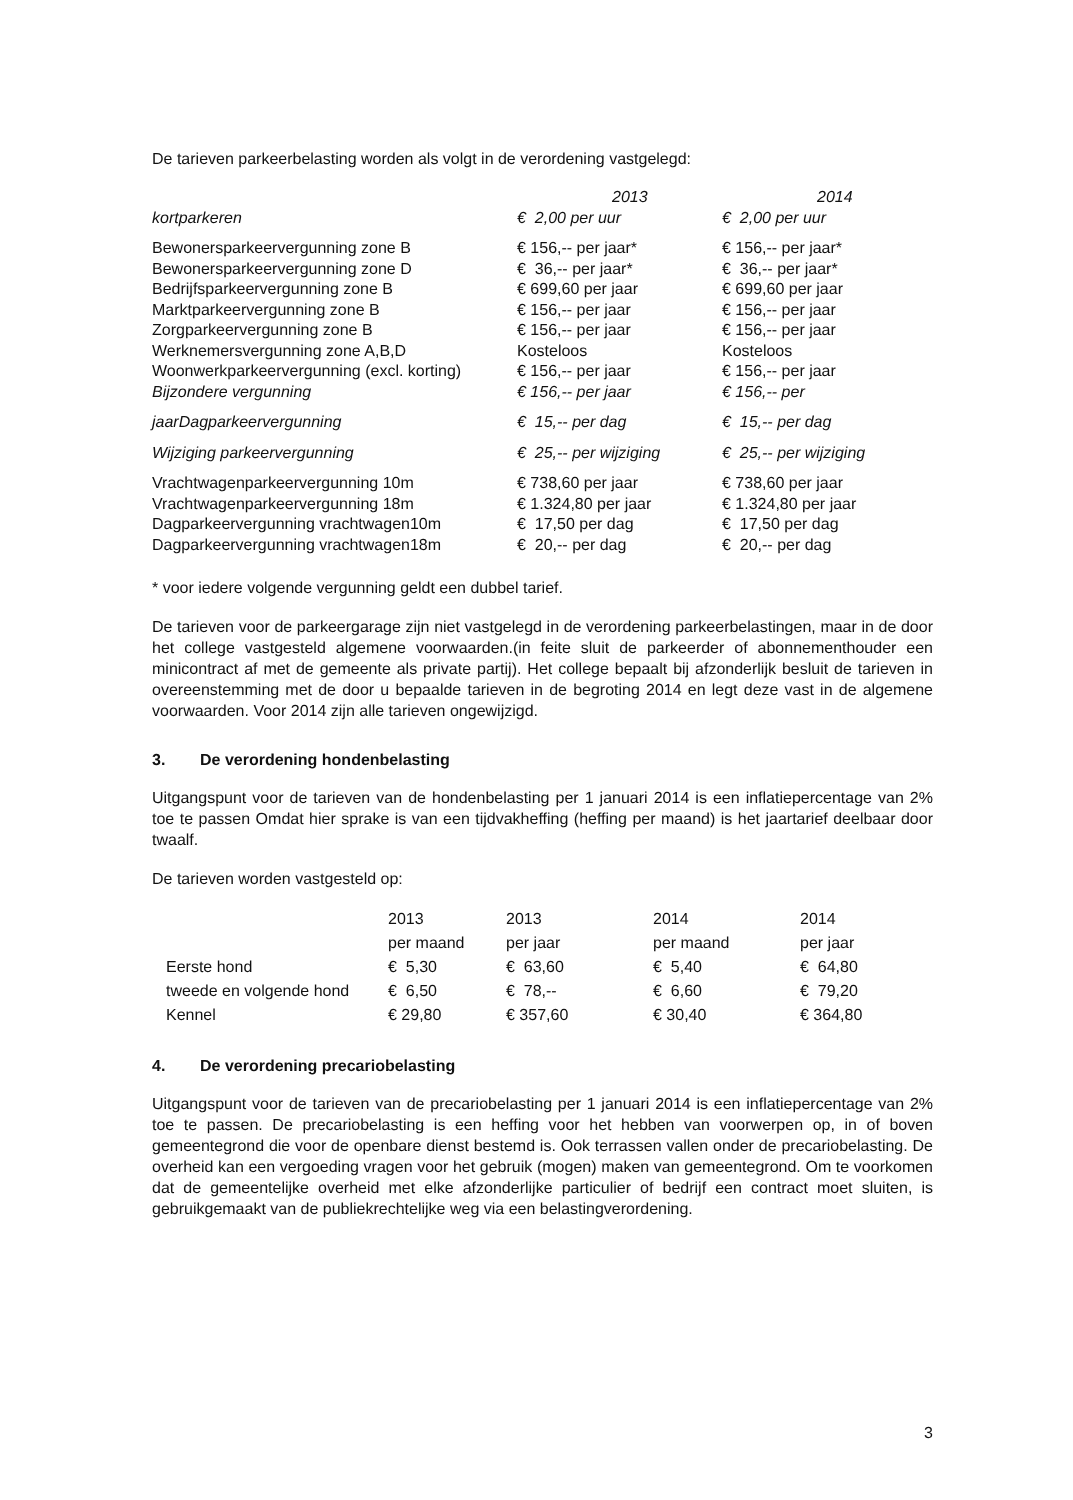De tarieven parkeerbelasting worden als volgt in de verordening vastgelegd:
| | 2013 | 2014 |
| kortparkeren | € 2,00 per uur | € 2,00 per uur |
| Bewonersparkeervergunning zone B | € 156,-- per jaar* | € 156,-- per jaar* |
| Bewonersparkeervergunning zone D | € 36,-- per jaar* | € 36,-- per jaar* |
| Bedrijfsparkeervergunning zone B | € 699,60 per jaar | € 699,60 per jaar |
| Marktparkeervergunning zone B | € 156,-- per jaar | € 156,-- per jaar |
| Zorgparkeervergunning zone B | € 156,-- per jaar | € 156,-- per jaar |
| Werknemersvergunning zone A,B,D | Kosteloos | Kosteloos |
| Woonwerkparkeervergunning (excl. korting) | € 156,-- per jaar | € 156,-- per jaar |
| Bijzondere vergunning | € 156,-- per jaar | € 156,-- per |
| jaarDagparkeervergunning | € 15,-- per dag | € 15,-- per dag |
| Wijziging parkeervergunning | € 25,-- per wijziging | € 25,-- per wijziging |
| Vrachtwagenparkeervergunning 10m | € 738,60 per jaar | € 738,60 per jaar |
| Vrachtwagenparkeervergunning 18m | € 1.324,80 per jaar | € 1.324,80 per jaar |
| Dagparkeervergunning vrachtwagen10m | € 17,50 per dag | € 17,50 per dag |
| Dagparkeervergunning vrachtwagen18m | € 20,-- per dag | € 20,-- per dag |
* voor iedere volgende vergunning geldt een dubbel tarief.
De tarieven voor de parkeergarage zijn niet vastgelegd in de verordening parkeerbelastingen, maar in de door het college vastgesteld algemene voorwaarden.(in feite sluit de parkeerder of abonnementhouder een minicontract af met de gemeente als private partij). Het college bepaalt bij afzonderlijk besluit de tarieven in overeenstemming met de door u bepaalde tarieven in de begroting 2014 en legt deze vast in de algemene voorwaarden. Voor 2014 zijn alle tarieven ongewijzigd.
3. De verordening hondenbelasting
Uitgangspunt voor de tarieven van de hondenbelasting per 1 januari 2014 is een inflatiepercentage van 2% toe te passen Omdat hier sprake is van een tijdvakheffing (heffing per maand) is het jaartarief deelbaar door twaalf.
De tarieven worden vastgesteld op:
| | 2013 per maand | 2013 per jaar | 2014 per maand | 2014 per jaar |
| Eerste hond | € 5,30 | € 63,60 | € 5,40 | € 64,80 |
| tweede en volgende hond | € 6,50 | € 78,-- | € 6,60 | € 79,20 |
| Kennel | € 29,80 | € 357,60 | € 30,40 | € 364,80 |
4. De verordening precariobelasting
Uitgangspunt voor de tarieven van de precariobelasting per 1 januari 2014 is een inflatiepercentage van 2% toe te passen. De precariobelasting is een heffing voor het hebben van voorwerpen op, in of boven gemeentegrond die voor de openbare dienst bestemd is. Ook terrassen vallen onder de precariobelasting. De overheid kan een vergoeding vragen voor het gebruik (mogen) maken van gemeentegrond. Om te voorkomen dat de gemeentelijke overheid met elke afzonderlijke particulier of bedrijf een contract moet sluiten, is gebruikgemaakt van de publiekrechtelijke weg via een belastingverordening.
3